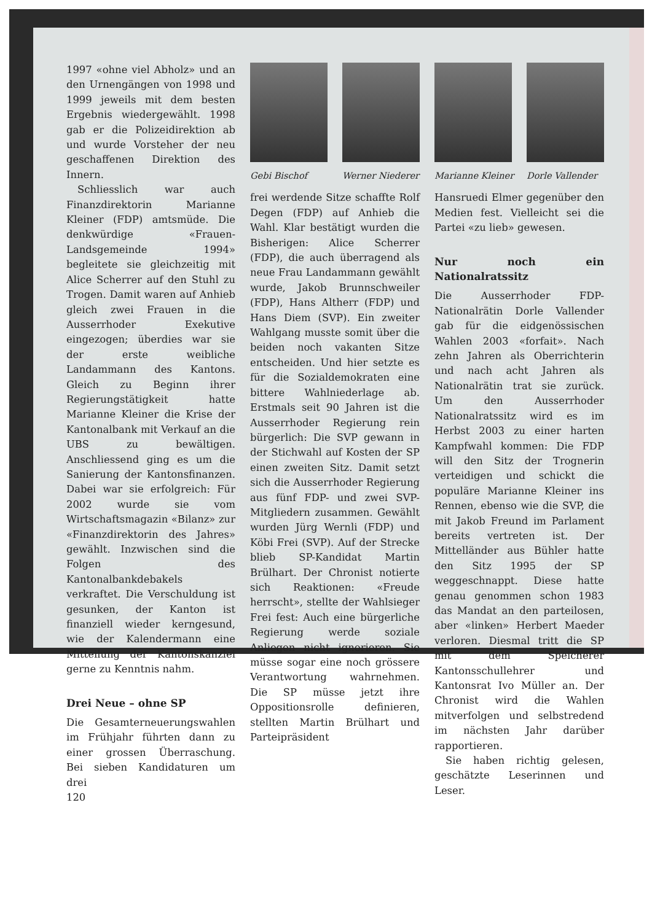1997 «ohne viel Abholz» und an den Urnengängen von 1998 und 1999 jeweils mit dem besten Ergebnis wiedergewählt. 1998 gab er die Polizeidirektion ab und wurde Vorsteher der neu geschaffenen Direktion des Innern.
Schliesslich war auch Finanzdirektorin Marianne Kleiner (FDP) amtsmüde. Die denkwürdige «Frauen-Landsgemeinde 1994» begleitete sie gleichzeitig mit Alice Scherrer auf den Stuhl zu Trogen. Damit waren auf Anhieb gleich zwei Frauen in die Ausserrhoder Exekutive eingezogen; überdies war sie der erste weibliche Landammann des Kantons. Gleich zu Beginn ihrer Regierungstätigkeit hatte Marianne Kleiner die Krise der Kantonalbank mit Verkauf an die UBS zu bewältigen. Anschliessend ging es um die Sanierung der Kantonsfinanzen. Dabei war sie erfolgreich: Für 2002 wurde sie vom Wirtschaftsmagazin «Bilanz» zur «Finanzdirektorin des Jahres» gewählt. Inzwischen sind die Folgen des Kantonalbankdebakels verkraftet. Die Verschuldung ist gesunken, der Kanton ist finanziell wieder kerngesund, wie der Kalendermann eine Mitteilung der Kantonskanzlei gerne zu Kenntnis nahm.
Drei Neue – ohne SP
Die Gesamterneuerungswahlen im Frühjahr führten dann zu einer grossen Überraschung. Bei sieben Kandidaturen um drei
120
Gebi Bischof Werner Niederer
Marianne Kleiner
Dorle Vallender
frei werdende Sitze schaffte Rolf Degen (FDP) auf Anhieb die Wahl. Klar bestätigt wurden die Bisherigen: Alice Scherrer (FDP), die auch überragend als neue Frau Landammann gewählt wurde, Jakob Brunnschweiler (FDP), Hans Altherr (FDP) und Hans Diem (SVP). Ein zweiter Wahlgang musste somit über die beiden noch vakanten Sitze entscheiden. Und hier setzte es für die Sozialdemokraten eine bittere Wahlniederlage ab. Erstmals seit 90 Jahren ist die Ausserrhoder Regierung rein bürgerlich: Die SVP gewann in der Stichwahl auf Kosten der SP einen zweiten Sitz. Damit setzt sich die Ausserrhoder Regierung aus fünf FDP- und zwei SVP-Mitgliedern zusammen. Gewählt wurden Jürg Wernli (FDP) und Köbi Frei (SVP). Auf der Strecke blieb SP-Kandidat Martin Brülhart. Der Chronist notierte sich Reaktionen: «Freude herrscht», stellte der Wahlsieger Frei fest: Auch eine bürgerliche Regierung werde soziale Anliegen nicht ignorieren. Sie müsse sogar eine noch grössere Verantwortung wahrnehmen. Die SP müsse jetzt ihre Oppositionsrolle definieren, stellten Martin Brülhart und Parteipräsident
Hansruedi Elmer gegenüber den Medien fest. Vielleicht sei die Partei «zu lieb» gewesen.
Nur noch ein Nationalratssitz
Die Ausserrhoder FDP-Nationalrätin Dorle Vallender gab für die eidgenössischen Wahlen 2003 «forfait». Nach zehn Jahren als Oberrichterin und nach acht Jahren als Nationalrätin trat sie zurück. Um den Ausserrhoder Nationalratssitz wird es im Herbst 2003 zu einer harten Kampfwahl kommen: Die FDP will den Sitz der Trognerin verteidigen und schickt die populäre Marianne Kleiner ins Rennen, ebenso wie die SVP, die mit Jakob Freund im Parlament bereits vertreten ist. Der Mittelländer aus Bühler hatte den Sitz 1995 der SP weggeschnappt. Diese hatte genau genommen schon 1983 das Mandat an den parteilosen, aber «linken» Herbert Maeder verloren. Diesmal tritt die SP mit dem Speicherer Kantonsschullehrer und Kantonsrat Ivo Müller an. Der Chronist wird die Wahlen mitverfolgen und selbstredend im nächsten Jahr darüber rapportieren.
Sie haben richtig gelesen, geschätzte Leserinnen und Leser.